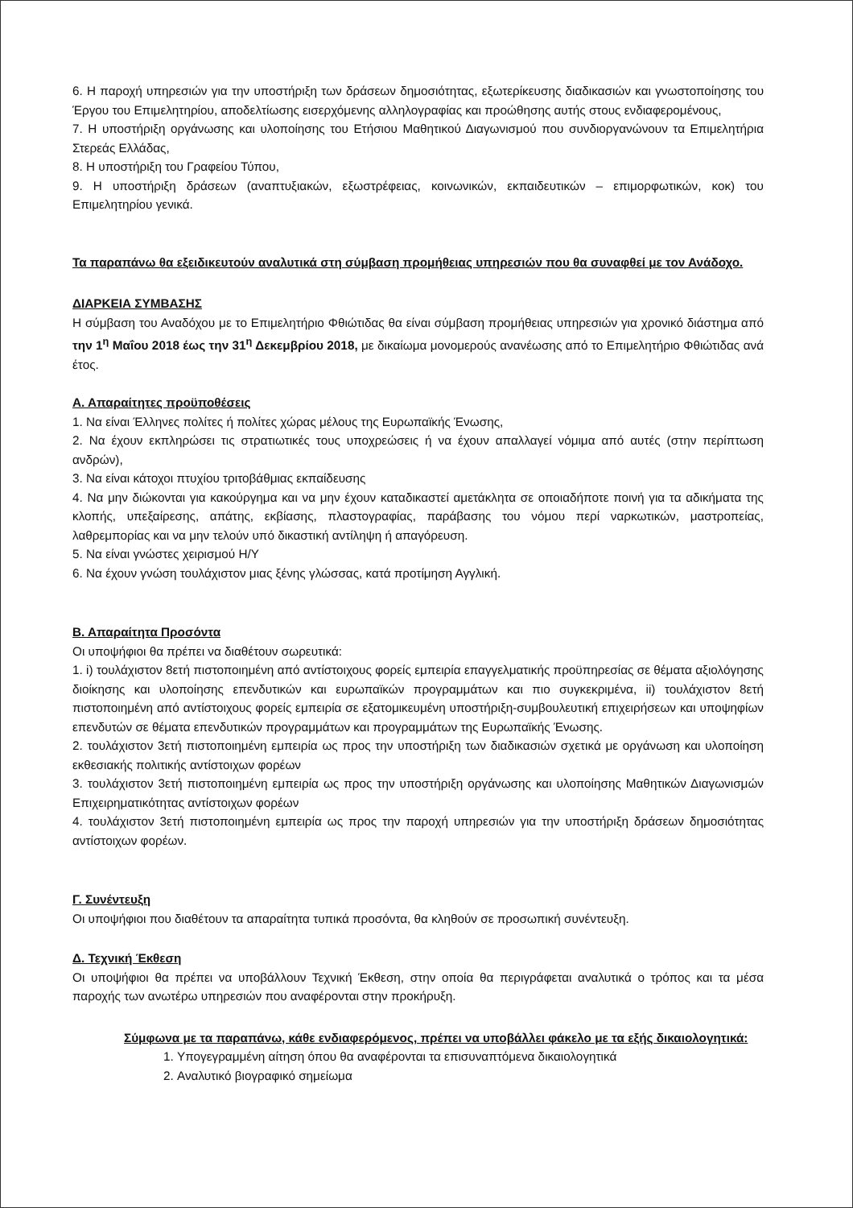6. Η παροχή υπηρεσιών για την υποστήριξη των δράσεων δημοσιότητας, εξωτερίκευσης διαδικασιών και γνωστοποίησης του Έργου του Επιμελητηρίου, αποδελτίωσης εισερχόμενης αλληλογραφίας και προώθησης αυτής στους ενδιαφερομένους,
7. Η υποστήριξη οργάνωσης και υλοποίησης του Ετήσιου Μαθητικού Διαγωνισμού που συνδιοργανώνουν τα Επιμελητήρια Στερεάς Ελλάδας,
8. Η υποστήριξη του Γραφείου Τύπου,
9. Η υποστήριξη δράσεων (αναπτυξιακών, εξωστρέφειας, κοινωνικών, εκπαιδευτικών – επιμορφωτικών, κοκ) του Επιμελητηρίου γενικά.
Τα παραπάνω θα εξειδικευτούν αναλυτικά στη σύμβαση προμήθειας υπηρεσιών που θα συναφθεί με τον Ανάδοχο.
ΔΙΑΡΚΕΙΑ ΣΥΜΒΑΣΗΣ
Η σύμβαση του Αναδόχου με το Επιμελητήριο Φθιώτιδας θα είναι σύμβαση προμήθειας υπηρεσιών για χρονικό διάστημα από την 1<sup>η</sup> Μαΐου 2018 έως την 31<sup>η</sup> Δεκεμβρίου 2018, με δικαίωμα μονομερούς ανανέωσης από το Επιμελητήριο Φθιώτιδας ανά έτος.
Α. Απαραίτητες προϋποθέσεις
1. Να είναι Έλληνες πολίτες ή πολίτες χώρας μέλους της Ευρωπαϊκής Ένωσης,
2. Να έχουν εκπληρώσει τις στρατιωτικές τους υποχρεώσεις ή να έχουν απαλλαγεί νόμιμα από αυτές (στην περίπτωση ανδρών),
3. Να είναι κάτοχοι πτυχίου τριτοβάθμιας εκπαίδευσης
4. Να μην διώκονται για κακούργημα και να μην έχουν καταδικαστεί αμετάκλητα σε οποιαδήποτε ποινή για τα αδικήματα της κλοπής, υπεξαίρεσης, απάτης, εκβίασης, πλαστογραφίας, παράβασης του νόμου περί ναρκωτικών, μαστροπείας, λαθρεμπορίας και να μην τελούν υπό δικαστική αντίληψη ή απαγόρευση.
5. Να είναι γνώστες χειρισμού Η/Υ
6. Να έχουν γνώση τουλάχιστον μιας ξένης γλώσσας, κατά προτίμηση Αγγλική.
Β. Απαραίτητα Προσόντα
Οι υποψήφιοι θα πρέπει να διαθέτουν σωρευτικά:
1. i) τουλάχιστον 8ετή πιστοποιημένη από αντίστοιχους φορείς εμπειρία επαγγελματικής προϋπηρεσίας σε θέματα αξιολόγησης διοίκησης και υλοποίησης επενδυτικών και ευρωπαϊκών προγραμμάτων και πιο συγκεκριμένα, ii) τουλάχιστον 8ετή πιστοποιημένη από αντίστοιχους φορείς εμπειρία σε εξατομικευμένη υποστήριξη-συμβουλευτική επιχειρήσεων και υποψηφίων επενδυτών σε θέματα επενδυτικών προγραμμάτων και προγραμμάτων της Ευρωπαϊκής Ένωσης.
2. τουλάχιστον 3ετή πιστοποιημένη εμπειρία ως προς την υποστήριξη των διαδικασιών σχετικά με οργάνωση και υλοποίηση εκθεσιακής πολιτικής αντίστοιχων φορέων
3. τουλάχιστον 3ετή πιστοποιημένη εμπειρία ως προς την υποστήριξη οργάνωσης και υλοποίησης Μαθητικών Διαγωνισμών Επιχειρηματικότητας αντίστοιχων φορέων
4. τουλάχιστον 3ετή πιστοποιημένη εμπειρία ως προς την παροχή υπηρεσιών για την υποστήριξη δράσεων δημοσιότητας αντίστοιχων φορέων.
Γ. Συνέντευξη
Οι υποψήφιοι που διαθέτουν τα απαραίτητα τυπικά προσόντα, θα κληθούν σε προσωπική συνέντευξη.
Δ. Τεχνική Έκθεση
Οι υποψήφιοι θα πρέπει να υποβάλλουν Τεχνική Έκθεση, στην οποία θα περιγράφεται αναλυτικά ο τρόπος και τα μέσα παροχής των ανωτέρω υπηρεσιών που αναφέρονται στην προκήρυξη.
Σύμφωνα με τα παραπάνω, κάθε ενδιαφερόμενος, πρέπει να υποβάλλει φάκελο με τα εξής δικαιολογητικά:
1. Υπογεγραμμένη αίτηση όπου θα αναφέρονται τα επισυναπτόμενα δικαιολογητικά
2. Αναλυτικό βιογραφικό σημείωμα